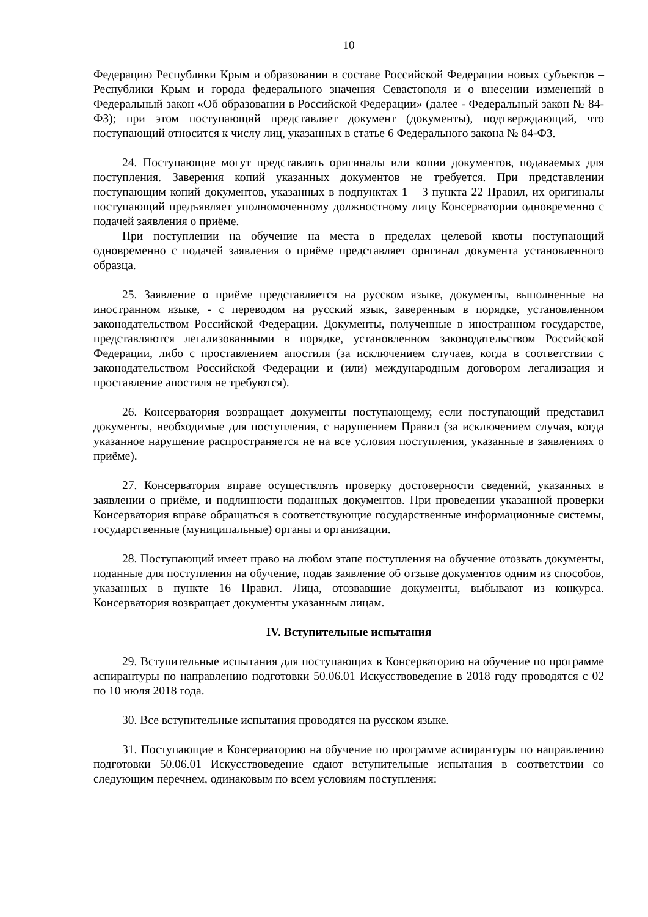10
Федерацию Республики Крым и образовании в составе Российской Федерации новых субъектов – Республики Крым и города федерального значения Севастополя и о внесении изменений в Федеральный закон «Об образовании в Российской Федерации» (далее - Федеральный закон № 84-ФЗ); при этом поступающий представляет документ (документы), подтверждающий, что поступающий относится к числу лиц, указанных в статье 6 Федерального закона № 84-ФЗ.
24. Поступающие могут представлять оригиналы или копии документов, подаваемых для поступления. Заверения копий указанных документов не требуется. При представлении поступающим копий документов, указанных в подпунктах 1 – 3 пункта 22 Правил, их оригиналы поступающий предъявляет уполномоченному должностному лицу Консерватории одновременно с подачей заявления о приёме.
При поступлении на обучение на места в пределах целевой квоты поступающий одновременно с подачей заявления о приёме представляет оригинал документа установленного образца.
25. Заявление о приёме представляется на русском языке, документы, выполненные на иностранном языке, - с переводом на русский язык, заверенным в порядке, установленном законодательством Российской Федерации. Документы, полученные в иностранном государстве, представляются легализованными в порядке, установленном законодательством Российской Федерации, либо с проставлением апостиля (за исключением случаев, когда в соответствии с законодательством Российской Федерации и (или) международным договором легализация и проставление апостиля не требуются).
26. Консерватория возвращает документы поступающему, если поступающий представил документы, необходимые для поступления, с нарушением Правил (за исключением случая, когда указанное нарушение распространяется не на все условия поступления, указанные в заявлениях о приёме).
27. Консерватория вправе осуществлять проверку достоверности сведений, указанных в заявлении о приёме, и подлинности поданных документов. При проведении указанной проверки Консерватория вправе обращаться в соответствующие государственные информационные системы, государственные (муниципальные) органы и организации.
28. Поступающий имеет право на любом этапе поступления на обучение отозвать документы, поданные для поступления на обучение, подав заявление об отзыве документов одним из способов, указанных в пункте 16 Правил. Лица, отозвавшие документы, выбывают из конкурса. Консерватория возвращает документы указанным лицам.
IV. Вступительные испытания
29. Вступительные испытания для поступающих в Консерваторию на обучение по программе аспирантуры по направлению подготовки 50.06.01 Искусствоведение в 2018 году проводятся с 02 по 10 июля 2018 года.
30. Все вступительные испытания проводятся на русском языке.
31. Поступающие в Консерваторию на обучение по программе аспирантуры по направлению подготовки 50.06.01 Искусствоведение сдают вступительные испытания в соответствии со следующим перечнем, одинаковым по всем условиям поступления: